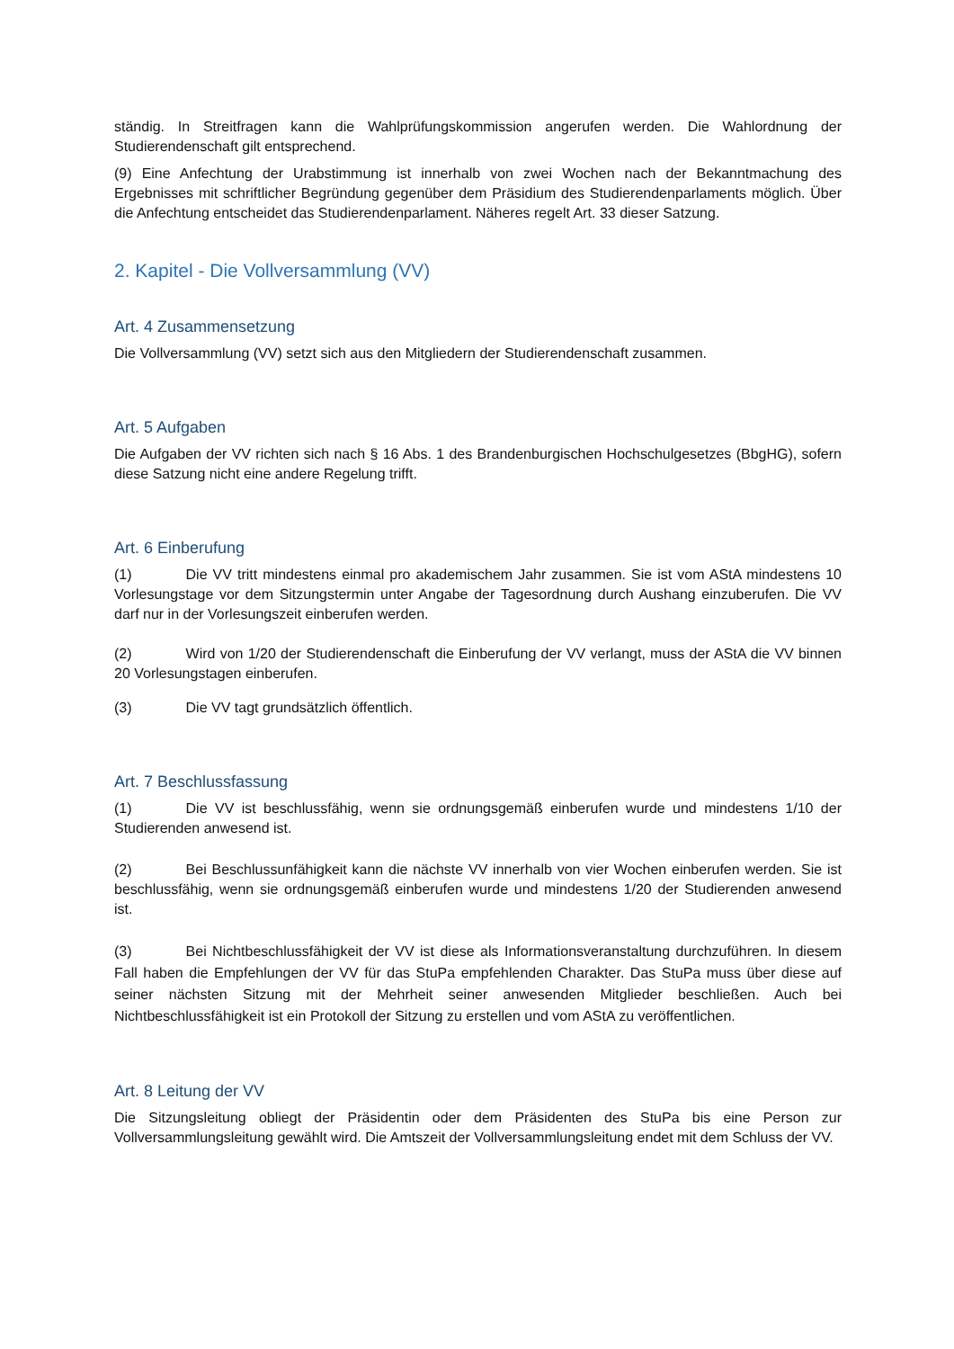ständig. In Streitfragen kann die Wahlprüfungskommission angerufen werden. Die Wahlordnung der Studierendenschaft gilt entsprechend.
(9) Eine Anfechtung der Urabstimmung ist innerhalb von zwei Wochen nach der Bekanntmachung des Ergebnisses mit schriftlicher Begründung gegenüber dem Präsidium des Studierendenparlaments möglich. Über die Anfechtung entscheidet das Studierendenparlament. Näheres regelt Art. 33 dieser Satzung.
2. Kapitel - Die Vollversammlung (VV)
Art. 4 Zusammensetzung
Die Vollversammlung (VV) setzt sich aus den Mitgliedern der Studierendenschaft zusammen.
Art. 5 Aufgaben
Die Aufgaben der VV richten sich nach § 16 Abs. 1 des Brandenburgischen Hochschulgesetzes (BbgHG), sofern diese Satzung nicht eine andere Regelung trifft.
Art. 6 Einberufung
(1) Die VV tritt mindestens einmal pro akademischem Jahr zusammen. Sie ist vom AStA mindestens 10 Vorlesungstage vor dem Sitzungstermin unter Angabe der Tagesordnung durch Aushang einzuberufen. Die VV darf nur in der Vorlesungszeit einberufen werden.
(2) Wird von 1/20 der Studierendenschaft die Einberufung der VV verlangt, muss der AStA die VV binnen 20 Vorlesungstagen einberufen.
(3) Die VV tagt grundsätzlich öffentlich.
Art. 7 Beschlussfassung
(1) Die VV ist beschlussfähig, wenn sie ordnungsgemäß einberufen wurde und mindestens 1/10 der Studierenden anwesend ist.
(2) Bei Beschlussunfähigkeit kann die nächste VV innerhalb von vier Wochen einberufen werden. Sie ist beschlussfähig, wenn sie ordnungsgemäß einberufen wurde und mindestens 1/20 der Studierenden anwesend ist.
(3) Bei Nichtbeschlussfähigkeit der VV ist diese als Informationsveranstaltung durchzuführen. In diesem Fall haben die Empfehlungen der VV für das StuPa empfehlenden Charakter. Das StuPa muss über diese auf seiner nächsten Sitzung mit der Mehrheit seiner anwesenden Mitglieder beschließen. Auch bei Nichtbeschlussfähigkeit ist ein Protokoll der Sitzung zu erstellen und vom AStA zu veröffentlichen.
Art. 8 Leitung der VV
Die Sitzungsleitung obliegt der Präsidentin oder dem Präsidenten des StuPa bis eine Person zur Vollversammlungsleitung gewählt wird. Die Amtszeit der Vollversammlungsleitung endet mit dem Schluss der VV.